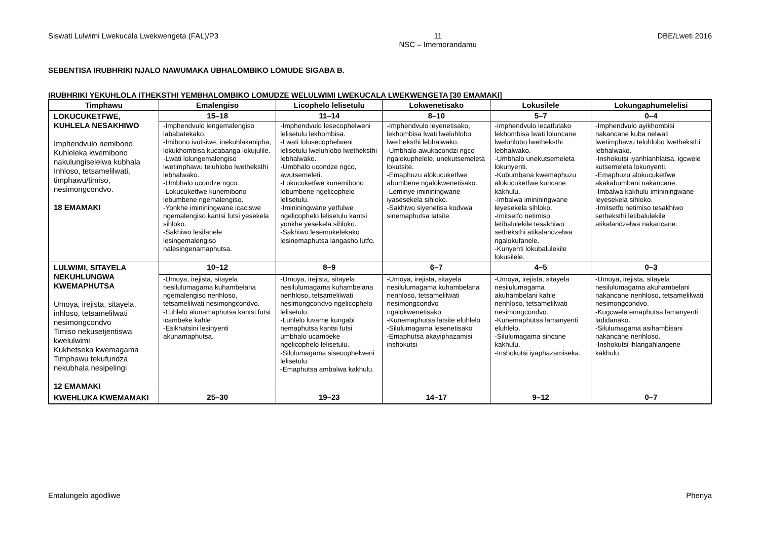Siswati Lulwimi Lwekucala Lwekwengeta (FAL)/P3 11
NSC – Imemorandamu DBE/Lweti 2016
SEBENTISA IRUBHRIKI NJALO NAWUMAKA UBHALOMBIKO LOMUDE SIGABA B.
IRUBHRIKI YEKUHLOLA ITHEKSTHI YEMBHALOMBIKO LOMUDZE WELULWIMI LWEKUCALA LWEKWENGETA [30 EMAMAKI]
| Timphawu | Emalengiso | Licophelo lelisetulu | Lokwenetisako | Lokusilele | Lokungaphumelelisi |
| --- | --- | --- | --- | --- | --- |
| LOKUCUKETFWE, KUHLELA NESAKHIWO Imphendvulo nemibono Kuhleleka kwemibono nakulungiselelwa kubhala Inhloso, tetsamelilwati, timphawu/timiso, nesimongcondvo. 18 EMAMAKI | 15–18 | 11–14 | 8–10 | 5–7 | 0–4 |
| | -Imphendvulo lengemalengiso lababatekako. -Imibono ivutsiwe, inekuhlakanipha, lokukhombisa kucabanga lokujulile. -Lwati lolungemalengiso lwetimphawu teluhlobo lwetheksthi lebhalwako. -Umbhalo ucondze ngco. -Lokucuketfwe kunemibono lebumbene ngemalengiso. -Yonkhe imininingwane icaciswe ngemalengiso kantsi futsi yesekela sihloko. -Sakhiwo lesifanele lesingemalengiso nalesingenamaphutsa. | -Imphendvulo lesecophelweni lelisetulu lekhombisa. -Lwati lolusecophelweni lelisetulu lweluhlobo lwetheksthi lebhalwako. -Umbhalo ucondze ngco, awutsemeleti. -Lokucuketfwe kunemibono lebumbene ngelicophelo lelisetulu. -Imininingwane yetfulwe ngelicophelo lelisetulu kantsi yonkhe yesekela sihloko. -Sakhiwo lesemukelekako lesinemaphutsa langasho lutfo. | -Imphendvulo leyenetisako, lekhombisa lwati lweluhlobo lwetheksthi lebhalwako. -Umbhalo awukacondzi ngco ngalokuphelele, unekutsemeleta lokutsite. -Emaphuzu alokucuketfwe abumbene ngalokwenetisako. -Leminye imininingwane iyasesekela sihloko. -Sakhiwo siyenetisa kodvwa sinemaphutsa latsite. | -Imphendvulo lecatfutako lekhombisa lwati loluncane lweluhlobo lwetheksthi lebhalwako. -Umbhalo unekutsemeleta lokunyenti. -Kubumbana kwemaphuzu alokucuketfwe kuncane kakhulu. -Imbalwa imininingwane leyesekela sihloko. -Imitsetfo netimiso letibalulekile tesakhiwo setheksthi atikalandzelwa ngalokufanele. -Kunyenti lokubalulekile lokusilele. | -Imphendvulo ayikhombisi nakancane kuba nelwati lwetimphawu teluhlobo lwetheksthi lebhalwako. -Inshokutsi iyanhlanhlatsa, igcwele kutsemeleta lokunyenti. -Emaphuzu alokucuketfwe akakabumbani nakancane. -Imbalwa kakhulu imininingwane leyesekela sihloko. -Imitsetfo netimiso tesakhiwo setheksthi letibalulekile atikalandzelwa nakancane. |
| LULWIMI, SITAYELA NEKUHLUNGWA KWEMAPHUTSA Umoya, irejista, sitayela, inhloso, tetsamelilwati nesimongcondvo Timiso nekusetjentiswa kwelulwimi Kukhetseka kwemagama Timphawu tekufundza nekubhala nesipelingi 12 EMAMAKI | 10–12 | 8–9 | 6–7 | 4–5 | 0–3 |
| | -Umoya, irejista, sitayela nesilulumagama kuhambelana ngemalengiso nenhloso, tetsamelilwati nesimongcondvo. -Luhlelo alunamaphutsa kantsi futsi icambeke kahle -Esikhatsini lesinyenti akunamaphutsa. | -Umoya, irejista, sitayela nesilulumagama kuhambelana nenhloso, tetsamelilwati nesimongcondvo ngelicophelo lelisetulu. -Luhlelo luvame kungabi nemaphutsa kantsi futsi umbhalo ucambeke ngelicophelo lelisetulu. -Silulumagama sisecophelweni lelisetulu. -Emaphutsa ambalwa kakhulu. | -Umoya, irejista, sitayela nesilulumagama kuhambelana nenhloso, tetsamelilwati nesimongcondvo ngalokwenetisako -Kunemaphutsa latsite eluhlelo -Silulumagama lesenetisako -Emaphutsa akayiphazamisi inshokutsi | -Umoya, irejista, sitayela nesilulumagama akuhambelani kahle nenhloso, tetsamelilwati nesimongcondvo. -Kunemaphutsa lamanyenti eluhlelo. -Silulumagama sincane kakhulu. -Inshokutsi iyaphazamiseka. | -Umoya, irejista, sitayela nesilulumagama akuhambelani nakancane nenhloso, tetsamelilwati nesimongcondvo. -Kugcwele emaphutsa lamanyenti ladidanako. -Silulumagama asihambisani nakancane nenhloso. -Inshokutsi ihlangahlangene kakhulu. |
| KWEHLUKA KWEMAMAKI | 25–30 | 19–23 | 14–17 | 9–12 | 0–7 |
Emalungelo agodliwe Phenya